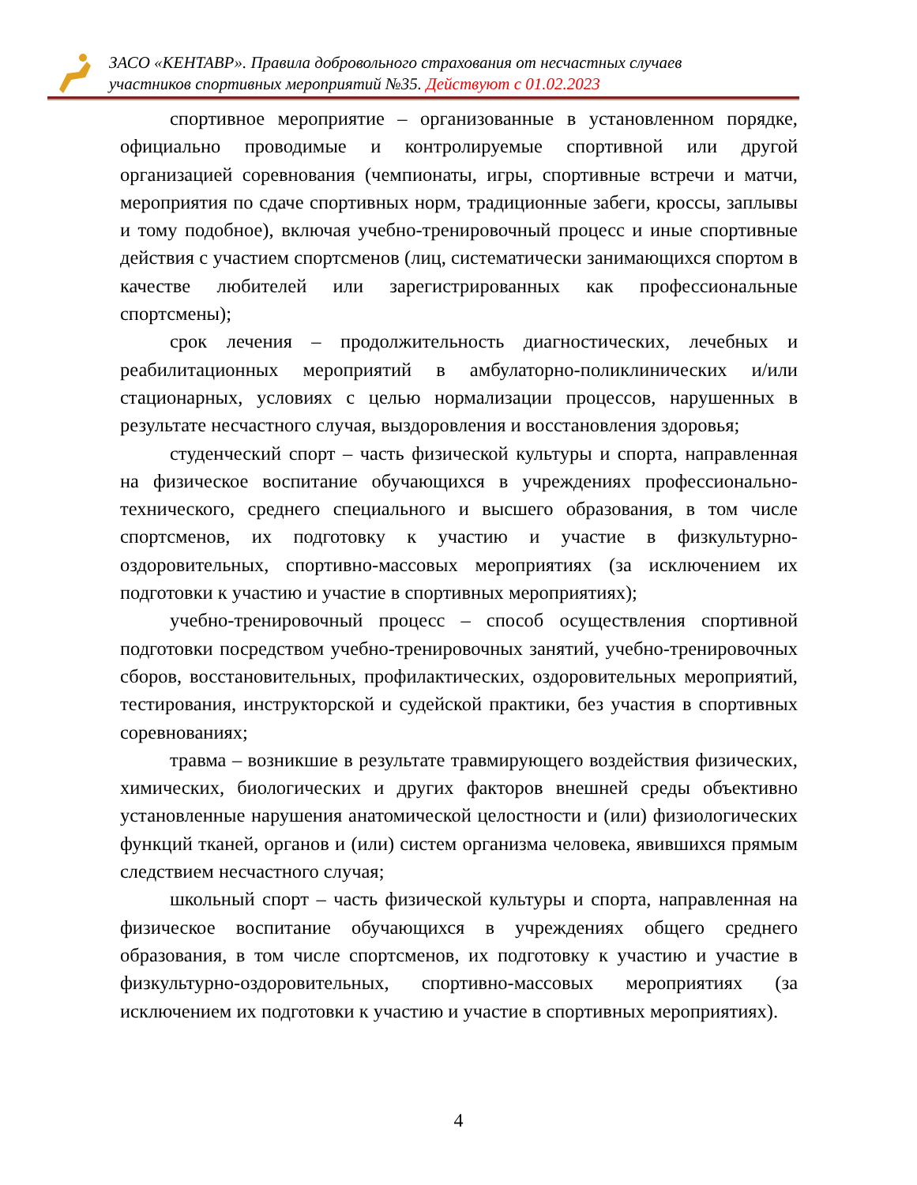ЗАСО «КЕНТАВР». Правила добровольного страхования от несчастных случаев
участников спортивных мероприятий №35. Действуют с 01.02.2023
спортивное мероприятие – организованные в установленном порядке, официально проводимые и контролируемые спортивной или другой организацией соревнования (чемпионаты, игры, спортивные встречи и матчи, мероприятия по сдаче спортивных норм, традиционные забеги, кроссы, заплывы и тому подобное), включая учебно-тренировочный процесс и иные спортивные действия с участием спортсменов (лиц, систематически занимающихся спортом в качестве любителей или зарегистрированных как профессиональные спортсмены);
срок лечения – продолжительность диагностических, лечебных и реабилитационных мероприятий в амбулаторно-поликлинических и/или стационарных, условиях с целью нормализации процессов, нарушенных в результате несчастного случая, выздоровления и восстановления здоровья;
студенческий спорт – часть физической культуры и спорта, направленная на физическое воспитание обучающихся в учреждениях профессионально-технического, среднего специального и высшего образования, в том числе спортсменов, их подготовку к участию и участие в физкультурно-оздоровительных, спортивно-массовых мероприятиях (за исключением их подготовки к участию и участие в спортивных мероприятиях);
учебно-тренировочный процесс – способ осуществления спортивной подготовки посредством учебно-тренировочных занятий, учебно-тренировочных сборов, восстановительных, профилактических, оздоровительных мероприятий, тестирования, инструкторской и судейской практики, без участия в спортивных соревнованиях;
травма – возникшие в результате травмирующего воздействия физических, химических, биологических и других факторов внешней среды объективно установленные нарушения анатомической целостности и (или) физиологических функций тканей, органов и (или) систем организма человека, явившихся прямым следствием несчастного случая;
школьный спорт – часть физической культуры и спорта, направленная на физическое воспитание обучающихся в учреждениях общего среднего образования, в том числе спортсменов, их подготовку к участию и участие в физкультурно-оздоровительных, спортивно-массовых мероприятиях (за исключением их подготовки к участию и участие в спортивных мероприятиях).
4